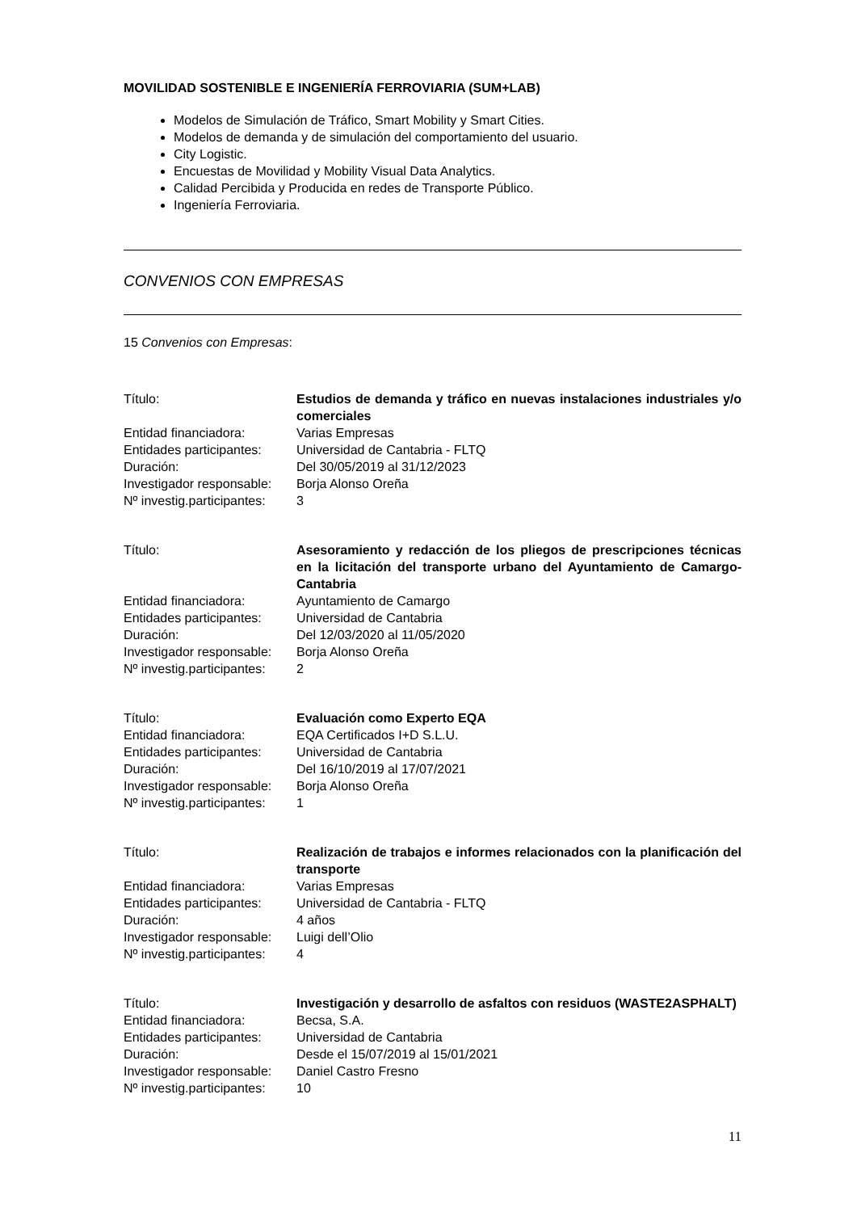MOVILIDAD SOSTENIBLE E INGENIERÍA FERROVIARIA (SUM+LAB)
Modelos de Simulación de Tráfico, Smart Mobility y Smart Cities.
Modelos de demanda y de simulación del comportamiento del usuario.
City Logistic.
Encuestas de Movilidad y Mobility Visual Data Analytics.
Calidad Percibida y Producida en redes de Transporte Público.
Ingeniería Ferroviaria.
CONVENIOS CON EMPRESAS
15 Convenios con Empresas:
| Título: | Estudios de demanda y tráfico en nuevas instalaciones industriales y/o comerciales |
| Entidad financiadora: | Varias Empresas |
| Entidades participantes: | Universidad de Cantabria - FLTQ |
| Duración: | Del 30/05/2019 al 31/12/2023 |
| Investigador responsable: | Borja Alonso Oreña |
| Nº investig.participantes: | 3 |
| Título: | Asesoramiento y redacción de los pliegos de prescripciones técnicas en la licitación del transporte urbano del Ayuntamiento de Camargo-Cantabria |
| Entidad financiadora: | Ayuntamiento de Camargo |
| Entidades participantes: | Universidad de Cantabria |
| Duración: | Del 12/03/2020 al 11/05/2020 |
| Investigador responsable: | Borja Alonso Oreña |
| Nº investig.participantes: | 2 |
| Título: | Evaluación como Experto EQA |
| Entidad financiadora: | EQA Certificados I+D S.L.U. |
| Entidades participantes: | Universidad de Cantabria |
| Duración: | Del 16/10/2019 al 17/07/2021 |
| Investigador responsable: | Borja Alonso Oreña |
| Nº investig.participantes: | 1 |
| Título: | Realización de trabajos e informes relacionados con la planificación del transporte |
| Entidad financiadora: | Varias Empresas |
| Entidades participantes: | Universidad de Cantabria - FLTQ |
| Duración: | 4 años |
| Investigador responsable: | Luigi dell’Olio |
| Nº investig.participantes: | 4 |
| Título: | Investigación y desarrollo de asfaltos con residuos (WASTE2ASPHALT) |
| Entidad financiadora: | Becsa, S.A. |
| Entidades participantes: | Universidad de Cantabria |
| Duración: | Desde el 15/07/2019 al 15/01/2021 |
| Investigador responsable: | Daniel Castro Fresno |
| Nº investig.participantes: | 10 |
11